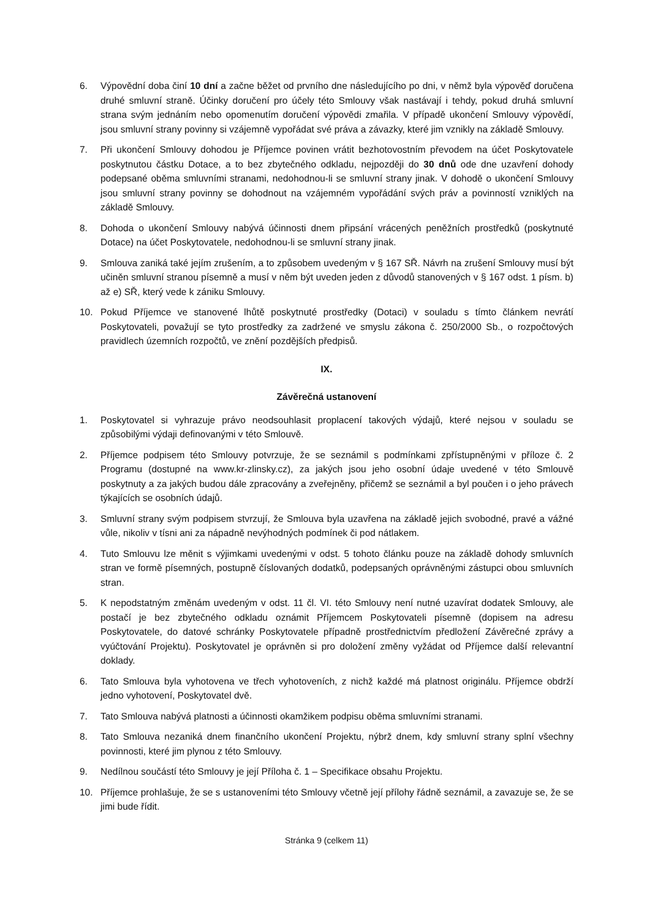6. Výpovědní doba činí 10 dní a začne běžet od prvního dne následujícího po dni, v němž byla výpověď doručena druhé smluvní straně. Účinky doručení pro účely této Smlouvy však nastávají i tehdy, pokud druhá smluvní strana svým jednáním nebo opomenutím doručení výpovědi zmařila. V případě ukončení Smlouvy výpovědí, jsou smluvní strany povinny si vzájemně vypořádat své práva a závazky, které jim vznikly na základě Smlouvy.
7. Při ukončení Smlouvy dohodou je Příjemce povinen vrátit bezhotovostním převodem na účet Poskytovatele poskytnutou částku Dotace, a to bez zbytečného odkladu, nejpozději do 30 dnů ode dne uzavření dohody podepsané oběma smluvními stranami, nedohodnou-li se smluvní strany jinak. V dohodě o ukončení Smlouvy jsou smluvní strany povinny se dohodnout na vzájemném vypořádání svých práv a povinností vzniklých na základě Smlouvy.
8. Dohoda o ukončení Smlouvy nabývá účinnosti dnem připsání vrácených peněžních prostředků (poskytnuté Dotace) na účet Poskytovatele, nedohodnou-li se smluvní strany jinak.
9. Smlouva zaniká také jejím zrušením, a to způsobem uvedeným v § 167 SŘ. Návrh na zrušení Smlouvy musí být učiněn smluvní stranou písemně a musí v něm být uveden jeden z důvodů stanovených v § 167 odst. 1 písm. b) až e) SŘ, který vede k zániku Smlouvy.
10. Pokud Příjemce ve stanovené lhůtě poskytnuté prostředky (Dotaci) v souladu s tímto článkem nevrátí Poskytovateli, považují se tyto prostředky za zadržené ve smyslu zákona č. 250/2000 Sb., o rozpočtových pravidlech územních rozpočtů, ve znění pozdějších předpisů.
IX.
Závěrečná ustanovení
1. Poskytovatel si vyhrazuje právo neodsouhlasit proplacení takových výdajů, které nejsou v souladu se způsobilými výdaji definovanými v této Smlouvě.
2. Příjemce podpisem této Smlouvy potvrzuje, že se seznámil s podmínkami zpřístupněnými v příloze č. 2 Programu (dostupné na www.kr-zlinsky.cz), za jakých jsou jeho osobní údaje uvedené v této Smlouvě poskytnuty a za jakých budou dále zpracovány a zveřejněny, přičemž se seznámil a byl poučen i o jeho právech týkajících se osobních údajů.
3. Smluvní strany svým podpisem stvrzují, že Smlouva byla uzavřena na základě jejich svobodné, pravé a vážné vůle, nikoliv v tísni ani za nápadně nevýhodných podmínek či pod nátlakem.
4. Tuto Smlouvu lze měnit s výjimkami uvedenými v odst. 5 tohoto článku pouze na základě dohody smluvních stran ve formě písemných, postupně číslovaných dodatků, podepsaných oprávněnými zástupci obou smluvních stran.
5. K nepodstatným změnám uvedeným v odst. 11 čl. VI. této Smlouvy není nutné uzavírat dodatek Smlouvy, ale postačí je bez zbytečného odkladu oznámit Příjemcem Poskytovateli písemně (dopisem na adresu Poskytovatele, do datové schránky Poskytovatele případně prostřednictvím předložení Závěrečné zprávy a vyúčtování Projektu). Poskytovatel je oprávněn si pro doložení změny vyžádat od Příjemce další relevantní doklady.
6. Tato Smlouva byla vyhotovena ve třech vyhotoveních, z nichž každé má platnost originálu. Příjemce obdrží jedno vyhotovení, Poskytovatel dvě.
7. Tato Smlouva nabývá platnosti a účinnosti okamžikem podpisu oběma smluvními stranami.
8. Tato Smlouva nezaniká dnem finančního ukončení Projektu, nýbrž dnem, kdy smluvní strany splní všechny povinnosti, které jim plynou z této Smlouvy.
9. Nedílnou součástí této Smlouvy je její Příloha č. 1 – Specifikace obsahu Projektu.
10. Příjemce prohlašuje, že se s ustanoveními této Smlouvy včetně její přílohy řádně seznámil, a zavazuje se, že se jimi bude řídit.
Stránka 9 (celkem 11)